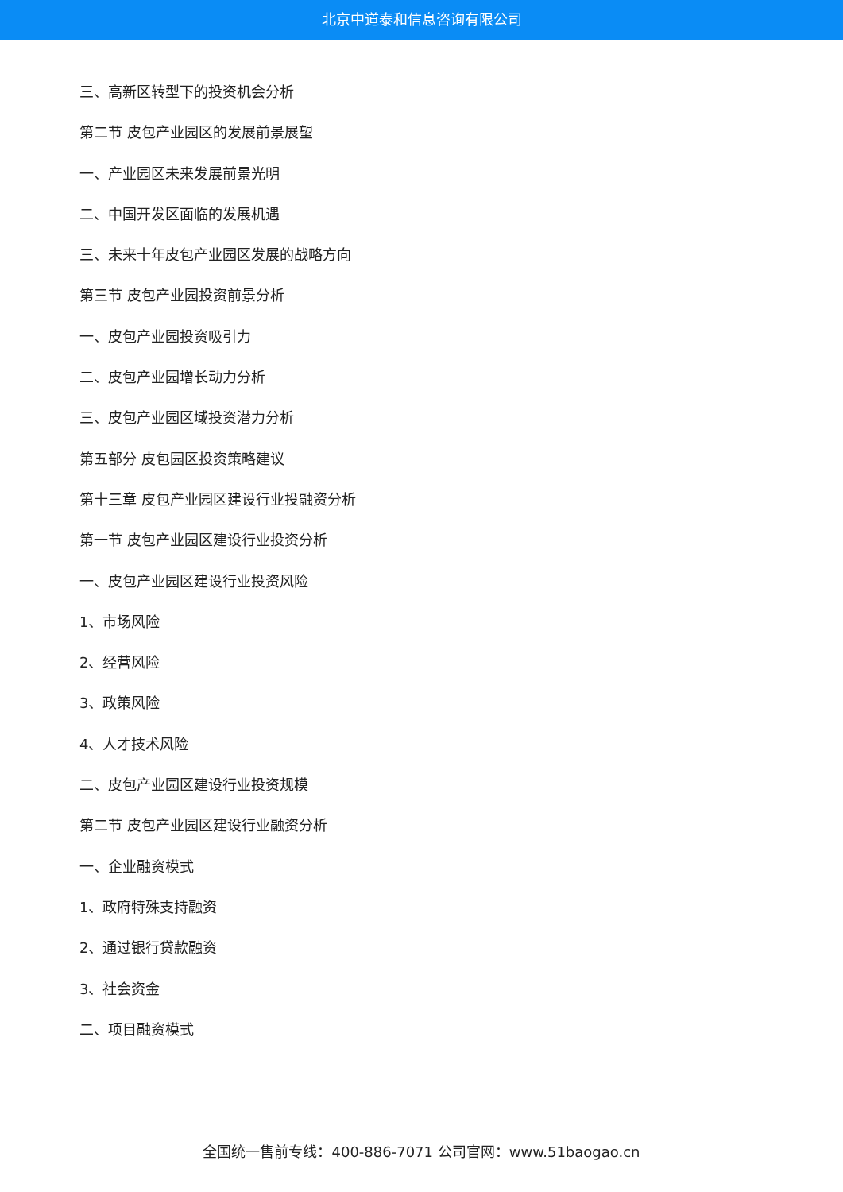北京中道泰和信息咨询有限公司
三、高新区转型下的投资机会分析
第二节 皮包产业园区的发展前景展望
一、产业园区未来发展前景光明
二、中国开发区面临的发展机遇
三、未来十年皮包产业园区发展的战略方向
第三节 皮包产业园投资前景分析
一、皮包产业园投资吸引力
二、皮包产业园增长动力分析
三、皮包产业园区域投资潜力分析
第五部分 皮包园区投资策略建议
第十三章 皮包产业园区建设行业投融资分析
第一节 皮包产业园区建设行业投资分析
一、皮包产业园区建设行业投资风险
1、市场风险
2、经营风险
3、政策风险
4、人才技术风险
二、皮包产业园区建设行业投资规模
第二节 皮包产业园区建设行业融资分析
一、企业融资模式
1、政府特殊支持融资
2、通过银行贷款融资
3、社会资金
二、项目融资模式
全国统一售前专线：400-886-7071 公司官网：www.51baogao.cn